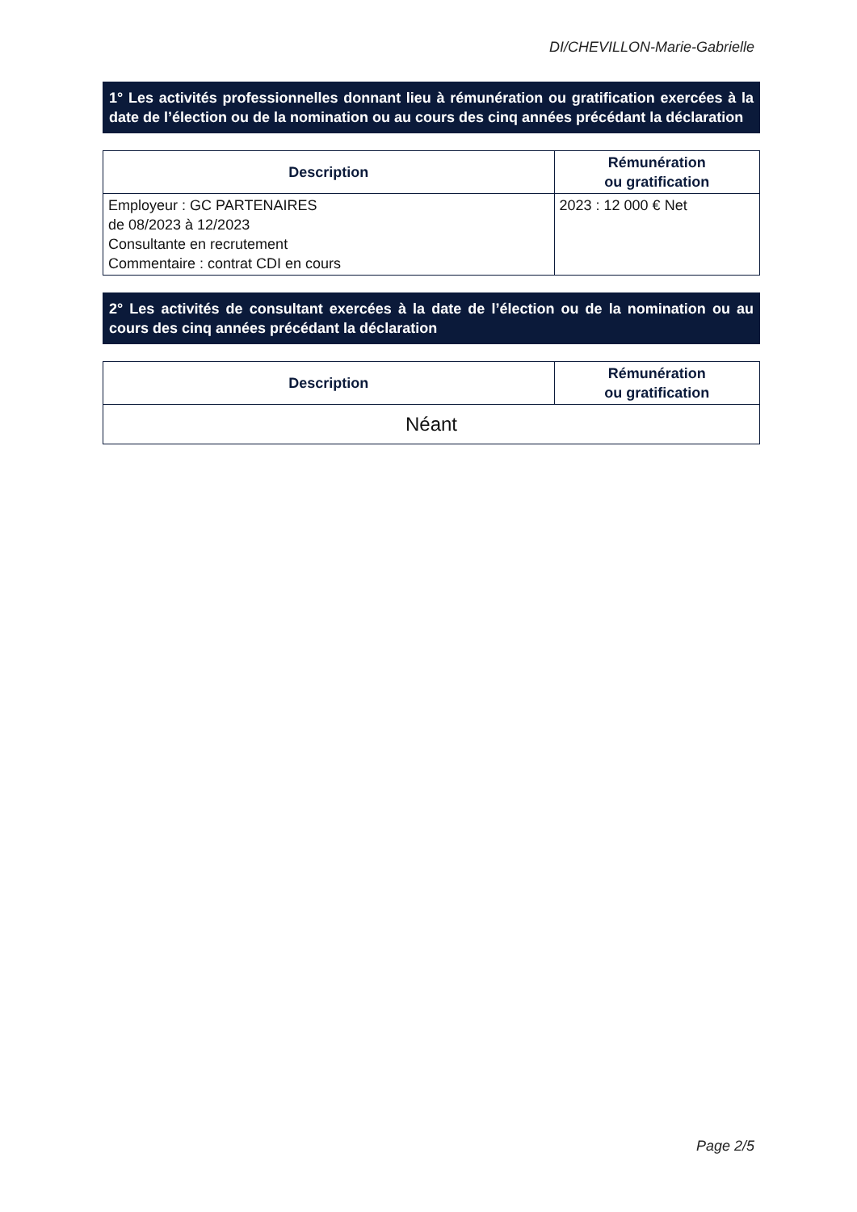DI/CHEVILLON-Marie-Gabrielle
1° Les activités professionnelles donnant lieu à rémunération ou gratification exercées à la date de l’élection ou de la nomination ou au cours des cinq années précédant la déclaration
| Description | Rémunération ou gratification |
| --- | --- |
| Employeur : GC PARTENAIRES de 08/2023 à 12/2023 Consultante en recrutement Commentaire : contrat CDI en cours | 2023 : 12 000 € Net |
2° Les activités de consultant exercées à la date de l’élection ou de la nomination ou au cours des cinq années précédant la déclaration
| Description | Rémunération ou gratification |
| --- | --- |
| Néant | |
Page 2/5